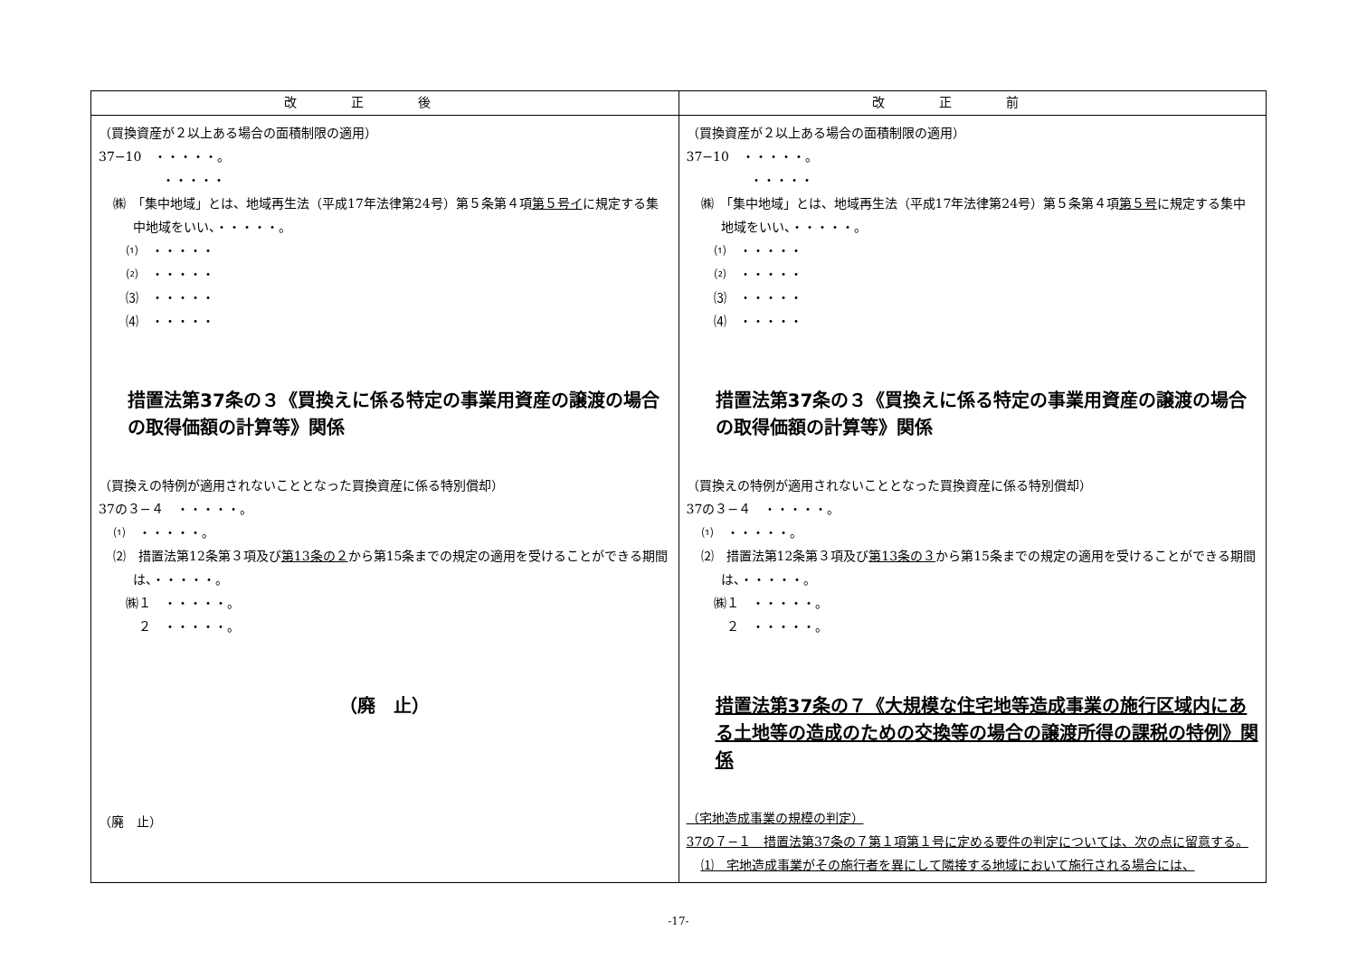| 改正後 | 改正前 |
| --- | --- |
| （買換資産が２以上ある場合の面積制限の適用） 37−10 ・・・・・。 ・・・・・ ㈱ 「集中地域」とは、地域再生法（平成17年法律第24号）第５条第４項 第５号イ に規定する集中地域をいい、・・・・・。 ⑴ ・・・・・ ⑵ ・・・・・ ⑶ ・・・・・ ⑷ ・・・・・ 措置法第37条の３《買換えに係る特定の事業用資産の譲渡の場合の取得価額の計算等》関係 （買換えの特例が適用されないこととなった買換資産に係る特別償却） 37の３−４ ・・・・・。 ⑴ ・・・・・。 ⑵ 措置法第12条第３項及び 第13条の２ から第15条までの規定の適用を受けることができる期間は、・・・・・。 ㈱１ ・・・・・。 ２ ・・・・・。 （廃 止） （廃 止） | （買換資産が２以上ある場合の面積制限の適用） 37−10 ・・・・・。 ・・・・・ ㈱ 「集中地域」とは、地域再生法（平成17年法律第24号）第５条第４項 第５号 に規定する集中地域をいい、・・・・・。 ⑴ ・・・・・ ⑵ ・・・・・ ⑶ ・・・・・ ⑷ ・・・・・ 措置法第37条の３《買換えに係る特定の事業用資産の譲渡の場合の取得価額の計算等》関係 （買換えの特例が適用されないこととなった買換資産に係る特別償却） 37の３−４ ・・・・・。 ⑴ ・・・・・。 ⑵ 措置法第12条第３項及び 第13条の３ から第15条までの規定の適用を受けることができる期間は、・・・・・。 ㈱１ ・・・・・。 ２ ・・・・・。 措置法第37条の７《大規模な住宅地等造成事業の施行区域内にある土地等の造成のための交換等の場合の譲渡所得の課税の特例》関係 （宅地造成事業の規模の判定） 37の７−１ 措置法第37条の７第１項第１号に定める要件の判定については、次の点に留意する。 ⑴ 宅地造成事業がその施行者を異にして隣接する地域において施行される場合には、 |
-17-